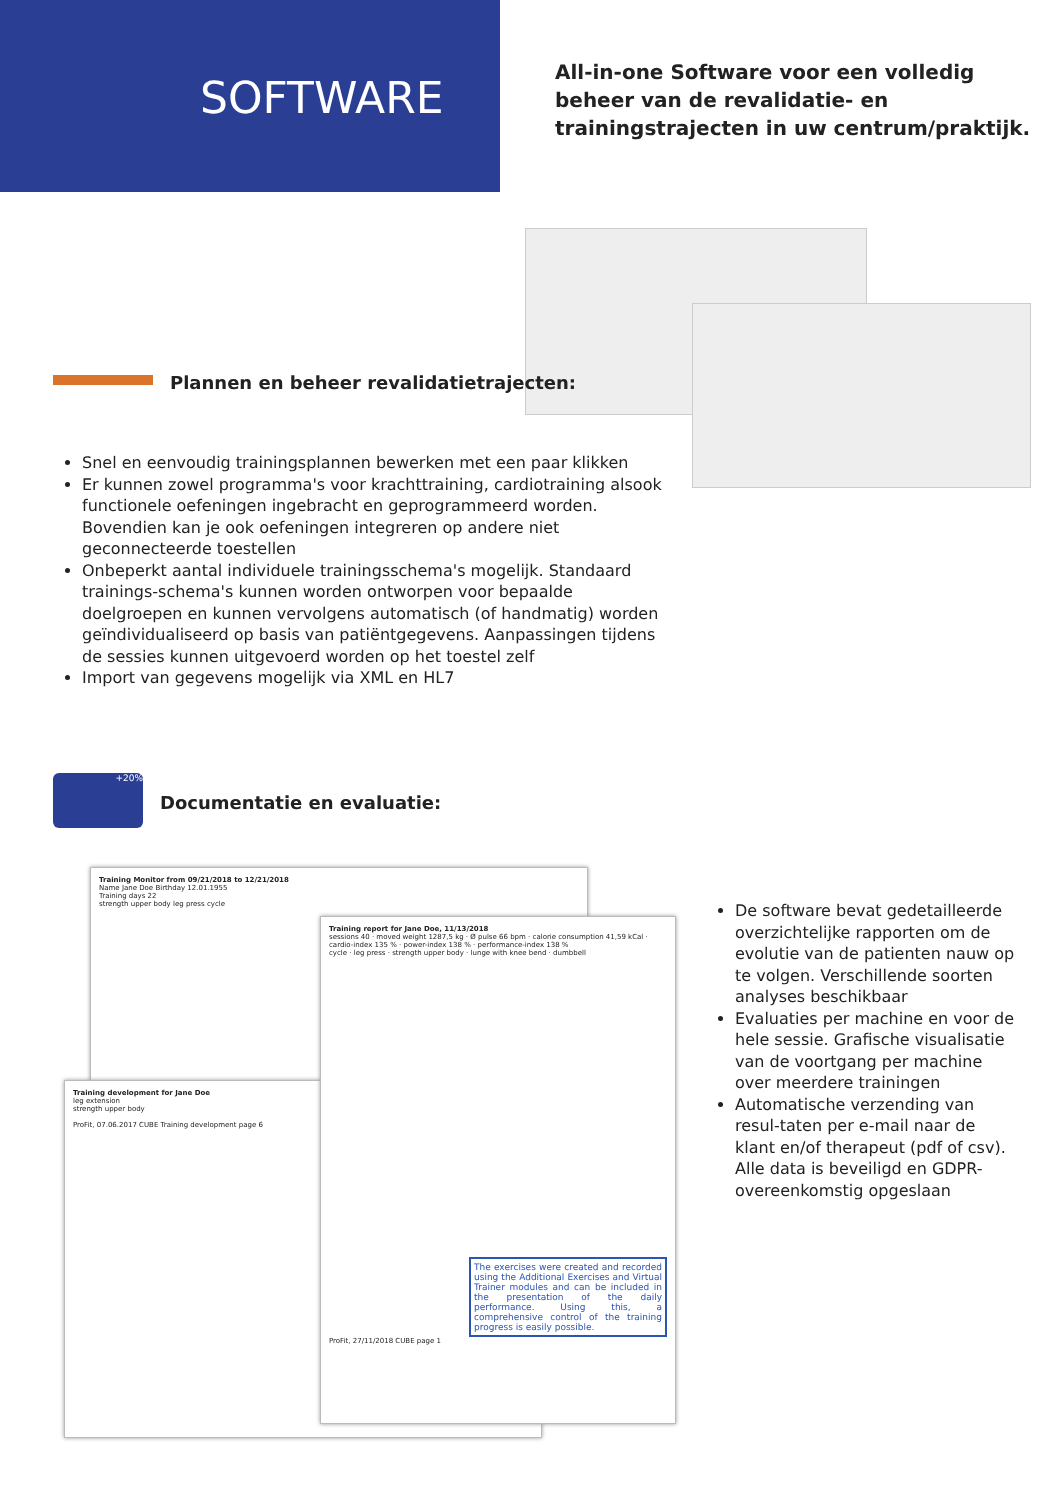SOFTWARE
All-in-one Software voor een volledig beheer van de revalidatie- en trainingstrajecten in uw centrum/praktijk.
Plannen en beheer revalidatietrajecten:
Snel en eenvoudig trainingsplannen bewerken met een paar klikken
Er kunnen zowel programma's voor krachttraining, cardiotraining alsook functionele oefeningen ingebracht en geprogrammeerd worden. Bovendien kan je ook oefeningen integreren op andere niet geconnecteerde toestellen
Onbeperkt aantal individuele trainingsschema's mogelijk. Standaard trainings-schema's kunnen worden ontworpen voor bepaalde doelgroepen en kunnen vervolgens automatisch (of handmatig) worden geïndividualiseerd op basis van patiëntgegevens. Aanpassingen tijdens de sessies kunnen uitgevoerd worden op het toestel zelf
Import van gegevens mogelijk via XML en HL7
+20%
Documentatie en evaluatie:
Training Monitor from 09/21/2018 to 12/21/2018
Name Jane Doe Birthday 12.01.1955
Training days 22
strength upper body leg press cycle
Training development for Jane Doe
leg extension
strength upper body
ProFit, 07.06.2017 CUBE Training development page 6
Training report for Jane Doe, 11/13/2018
sessions 40 · moved weight 1287,5 kg · Ø pulse 66 bpm · calorie consumption 41,59 kCal · cardio-index 135 % · power-index 138 % · performance-index 138 %
cycle · leg press · strength upper body · lunge with knee bend · dumbbell
The exercises were created and recorded using the Additional Exercises and Virtual Trainer modules and can be included in the presentation of the daily performance. Using this, a comprehensive control of the training progress is easily possible.
ProFit, 27/11/2018 CUBE page 1
De software bevat gedetailleerde overzichtelijke rapporten om de evolutie van de patienten nauw op te volgen. Verschillende soorten analyses beschikbaar
Evaluaties per machine en voor de hele sessie. Grafische visualisatie van de voortgang per machine over meerdere trainingen
Automatische verzending van resul-taten per e-mail naar de klant en/of therapeut (pdf of csv). Alle data is beveiligd en GDPR-overeenkomstig opgeslaan